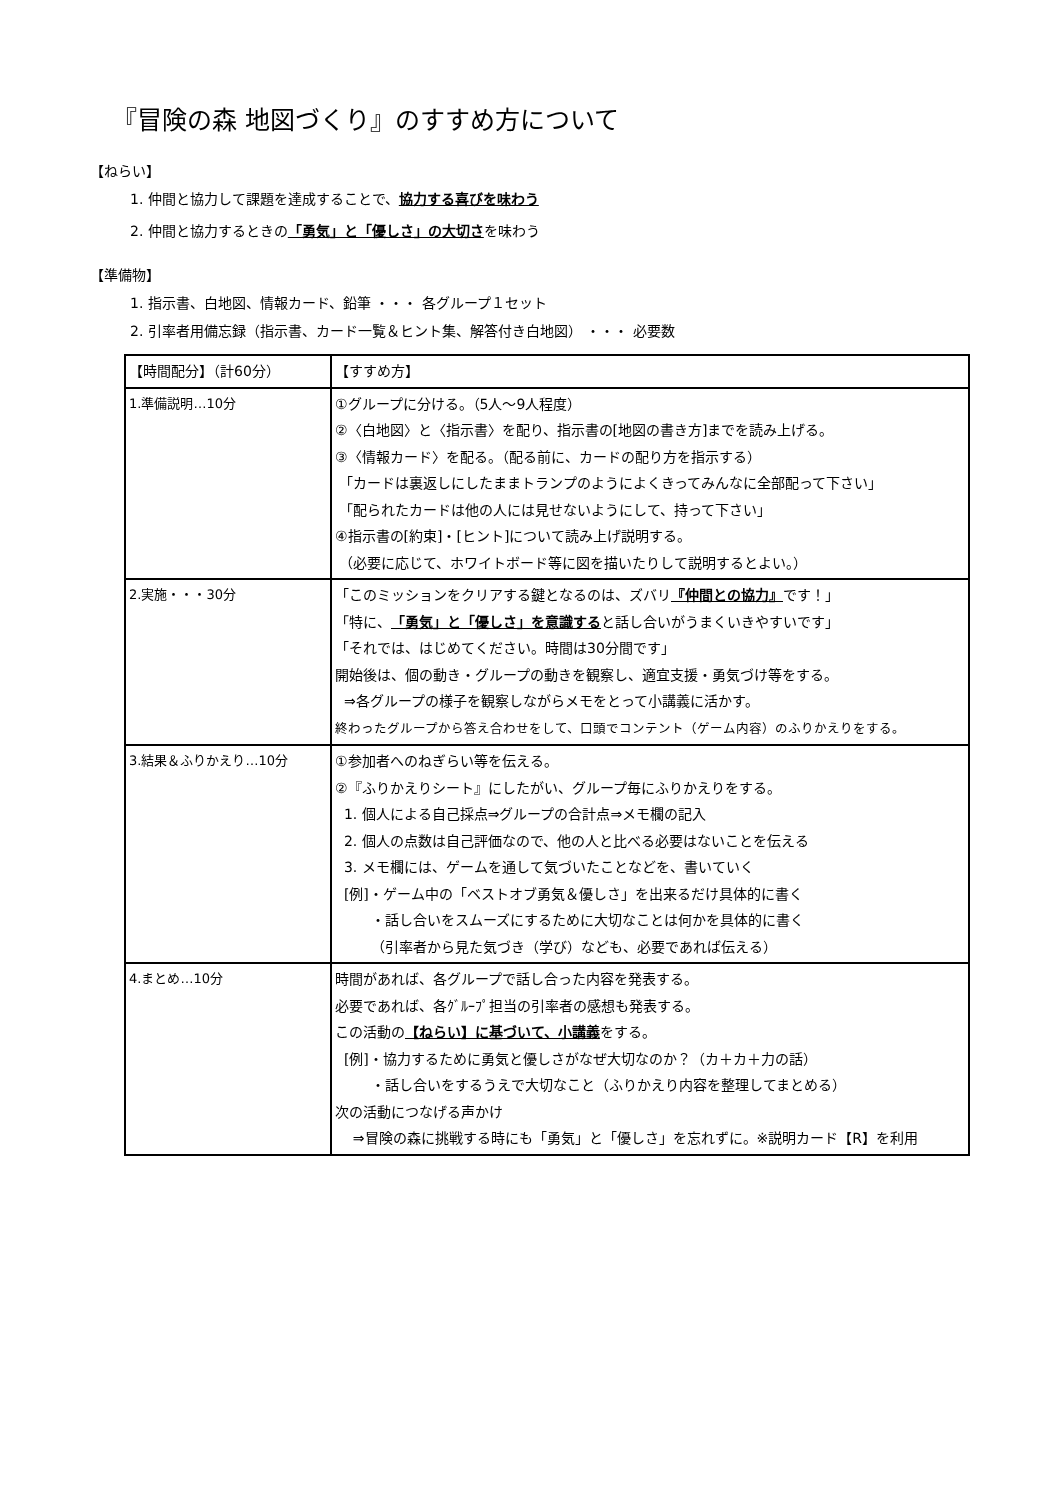『冒険の森 地図づくり』のすすめ方について
【ねらい】
1. 仲間と協力して課題を達成することで、協力する喜びを味わう
2. 仲間と協力するときの「勇気」と「優しさ」の大切さを味わう
【準備物】
1. 指示書、白地図、情報カード、鉛筆 ・・・ 各グループ１セット
2. 引率者用備忘録（指示書、カード一覧＆ヒント集、解答付き白地図） ・・・ 必要数
| 【時間配分】（計60分） | 【すすめ方】 |
| --- | --- |
| 1.準備説明…10分 | ①グループに分ける。（5人～9人程度） ②〈白地図〉と〈指示書〉を配り、指示書の[地図の書き方]までを読み上げる。 ③〈情報カード〉を配る。（配る前に、カードの配り方を指示する） 「カードは裏返しにしたままトランプのようによくきってみんなに全部配って下さい」 「配られたカードは他の人には見せないようにして、持って下さい」 ④指示書の[約束]・[ヒント]について読み上げ説明する。 （必要に応じて、ホワイトボード等に図を描いたりして説明するとよい。） |
| 2.実施・・・30分 | 「このミッションをクリアする鍵となるのは、ズバリ 『仲間との協力』 です！」 「特に、 「勇気」と「優しさ」を意識する と話し合いがうまくいきやすいです」 「それでは、はじめてください。時間は30分間です」 開始後は、個の動き・グループの動きを観察し、適宜支援・勇気づけ等をする。 ⇒各グループの様子を観察しながらメモをとって小講義に活かす。 終わったグループから答え合わせをして、口頭でコンテント（ゲーム内容）のふりかえりをする。 |
| 3.結果＆ふりかえり…10分 | ①参加者へのねぎらい等を伝える。 ②『ふりかえりシート』にしたがい、グループ毎にふりかえりをする。 1. 個人による自己採点⇒グループの合計点⇒メモ欄の記入 2. 個人の点数は自己評価なので、他の人と比べる必要はないことを伝える 3. メモ欄には、ゲームを通して気づいたことなどを、書いていく [例]・ゲーム中の「ベストオブ勇気＆優しさ」を出来るだけ具体的に書く ・話し合いをスムーズにするために大切なことは何かを具体的に書く （引率者から見た気づき（学び）なども、必要であれば伝える） |
| 4.まとめ…10分 | 時間があれば、各グループで話し合った内容を発表する。 必要であれば、各ｸﾞﾙｰﾌﾟ担当の引率者の感想も発表する。 この活動の 【ねらい】に基づいて、小講義 をする。 [例]・協力するために勇気と優しさがなぜ大切なのか？（カ＋カ＋力の話） ・話し合いをするうえで大切なこと（ふりかえり内容を整理してまとめる） 次の活動につなげる声かけ ⇒冒険の森に挑戦する時にも「勇気」と「優しさ」を忘れずに。※説明カード【R】を利用 |